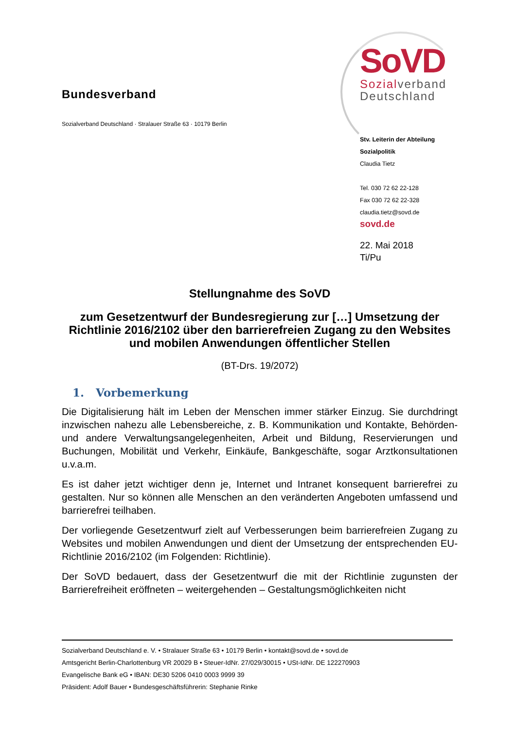Bundesverband
Sozialverband Deutschland · Stralauer Straße 63 · 10179 Berlin
SoVD
Sozialverband
Deutschland
Stv. Leiterin der Abteilung Sozialpolitik
Claudia Tietz
Tel. 030 72 62 22-128
Fax 030 72 62 22-328
claudia.tietz@sovd.de
sovd.de
22. Mai 2018
Ti/Pu
Stellungnahme des SoVD
zum Gesetzentwurf der Bundesregierung zur […] Umsetzung der Richtlinie 2016/2102 über den barrierefreien Zugang zu den Websites und mobilen Anwendungen öffentlicher Stellen
(BT-Drs. 19/2072)
1. Vorbemerkung
Die Digitalisierung hält im Leben der Menschen immer stärker Einzug. Sie durchdringt inzwischen nahezu alle Lebensbereiche, z. B. Kommunikation und Kontakte, Behörden- und andere Verwaltungsangelegenheiten, Arbeit und Bildung, Reservierungen und Buchungen, Mobilität und Verkehr, Einkäufe, Bankgeschäfte, sogar Arztkonsultationen u.v.a.m.
Es ist daher jetzt wichtiger denn je, Internet und Intranet konsequent barrierefrei zu gestalten. Nur so können alle Menschen an den veränderten Angeboten umfassend und barrierefrei teilhaben.
Der vorliegende Gesetzentwurf zielt auf Verbesserungen beim barrierefreien Zugang zu Websites und mobilen Anwendungen und dient der Umsetzung der entsprechenden EU-Richtlinie 2016/2102 (im Folgenden: Richtlinie).
Der SoVD bedauert, dass der Gesetzentwurf die mit der Richtlinie zugunsten der Barrierefreiheit eröffneten – weitergehenden – Gestaltungsmöglichkeiten nicht
Sozialverband Deutschland e. V. • Stralauer Straße 63 • 10179 Berlin • kontakt@sovd.de • sovd.de
Amtsgericht Berlin-Charlottenburg VR 20029 B • Steuer-IdNr. 27/029/30015 • USt-IdNr. DE 122270903
Evangelische Bank eG • IBAN: DE30 5206 0410 0003 9999 39
Präsident: Adolf Bauer • Bundesgeschäftsführerin: Stephanie Rinke